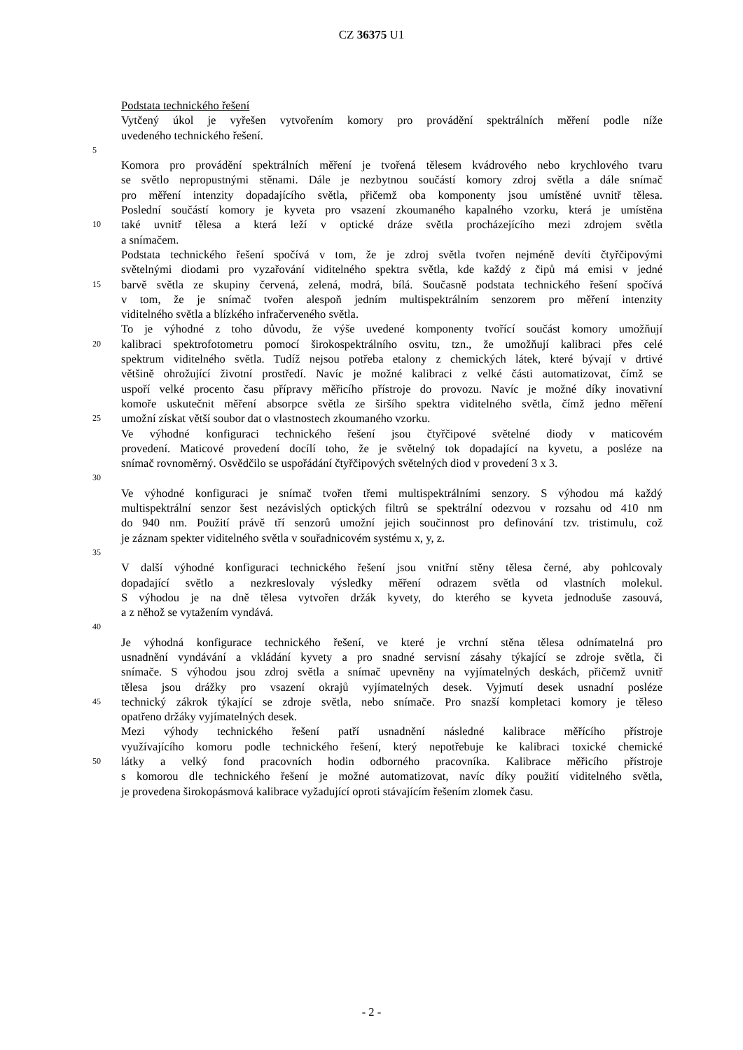CZ 36375 U1
Podstata technického řešení
Vytčený úkol je vyřešen vytvořením komory pro provádění spektrálních měření podle níže
uvedeného technického řešení.
5
Komora pro provádění spektrálních měření je tvořená tělesem kvádrového nebo krychlového tvaru
se světlo nepropustnými stěnami. Dále je nezbytnou součástí komory zdroj světla a dále snímač
pro měření intenzity dopadajícího světla, přičemž oba komponenty jsou umístěné uvnitř tělesa.
Poslední součástí komory je kyveta pro vsazení zkoumaného kapalného vzorku, která je umístěna
10 také uvnitř tělesa a která leží v optické dráze světla procházejícího mezi zdrojem světla
a snímačem.
Podstata technického řešení spočívá v tom, že je zdroj světla tvořen nejméně devíti čtyřčipovými
světelnými diodami pro vyzařování viditelného spektra světla, kde každý z čipů má emisi v jedné
15 barvě světla ze skupiny červená, zelená, modrá, bílá. Současně podstata technického řešení spočívá
v tom, že je snímač tvořen alespoň jedním multispektrálním senzorem pro měření intenzity
viditelného světla a blízkého infračerveného světla.
To je výhodné z toho důvodu, že výše uvedené komponenty tvořící součást komory umožňují
20 kalibraci spektrofotometru pomocí širokospektrálního osvitu, tzn., že umožňují kalibraci přes celé
spektrum viditelného světla. Tudíž nejsou potřeba etalony z chemických látek, které bývají v drtivé
většině ohrožující životní prostředí. Navíc je možné kalibraci z velké části automatizovat, čímž se
uspoří velké procento času přípravy měřicího přístroje do provozu. Navíc je možné díky inovativní
komoře uskutečnit měření absorpce světla ze širšího spektra viditelného světla, čímž jedno měření
25 umožní získat větší soubor dat o vlastnostech zkoumaného vzorku.
Ve výhodné konfiguraci technického řešení jsou čtyřčipové světelné diody v maticovém
provedení. Maticové provedení docílí toho, že je světelný tok dopadající na kyvetu, a posléze na
snímač rovnoměrný. Osvědčilo se uspořádání čtyřčipových světelných diod v provedení 3 x 3.
30
Ve výhodné konfiguraci je snímač tvořen třemi multispektrálními senzory. S výhodou má každý
multispektrální senzor šest nezávislých optických filtrů se spektrální odezvou v rozsahu od 410 nm
do 940 nm. Použití právě tří senzorů umožní jejich součinnost pro definování tzv. tristimulu, což
je záznam spekter viditelného světla v souřadnicovém systému x, y, z.
35
V další výhodné konfiguraci technického řešení jsou vnitřní stěny tělesa černé, aby pohlcovaly
dopadající světlo a nezkreslovaly výsledky měření odrazem světla od vlastních molekul.
S výhodou je na dně tělesa vytvořen držák kyvety, do kterého se kyveta jednoduše zasouvá,
a z něhož se vytažením vyndává.
40
Je výhodná konfigurace technického řešení, ve které je vrchní stěna tělesa odnímatelná pro
usnadnění vyndávání a vkládání kyvety a pro snadné servisní zásahy týkající se zdroje světla, či
snímače. S výhodou jsou zdroj světla a snímač upevněny na vyjímatelných deskách, přičemž uvnitř
tělesa jsou drážky pro vsazení okrajů vyjímatelných desek. Vyjmutí desek usnadní posléze
45 technický zákrok týkající se zdroje světla, nebo snímače. Pro snazší kompletaci komory je těleso
opatřeno držáky vyjímatelných desek.
Mezi výhody technického řešení patří usnadnění následné kalibrace měřícího přístroje
využívajícího komoru podle technického řešení, který nepotřebuje ke kalibraci toxické chemické
50 látky a velký fond pracovních hodin odborného pracovníka. Kalibrace měřicího přístroje
s komorou dle technického řešení je možné automatizovat, navíc díky použití viditelného světla,
je provedena širokopásmová kalibrace vyžadující oproti stávajícím řešením zlomek času.
- 2 -